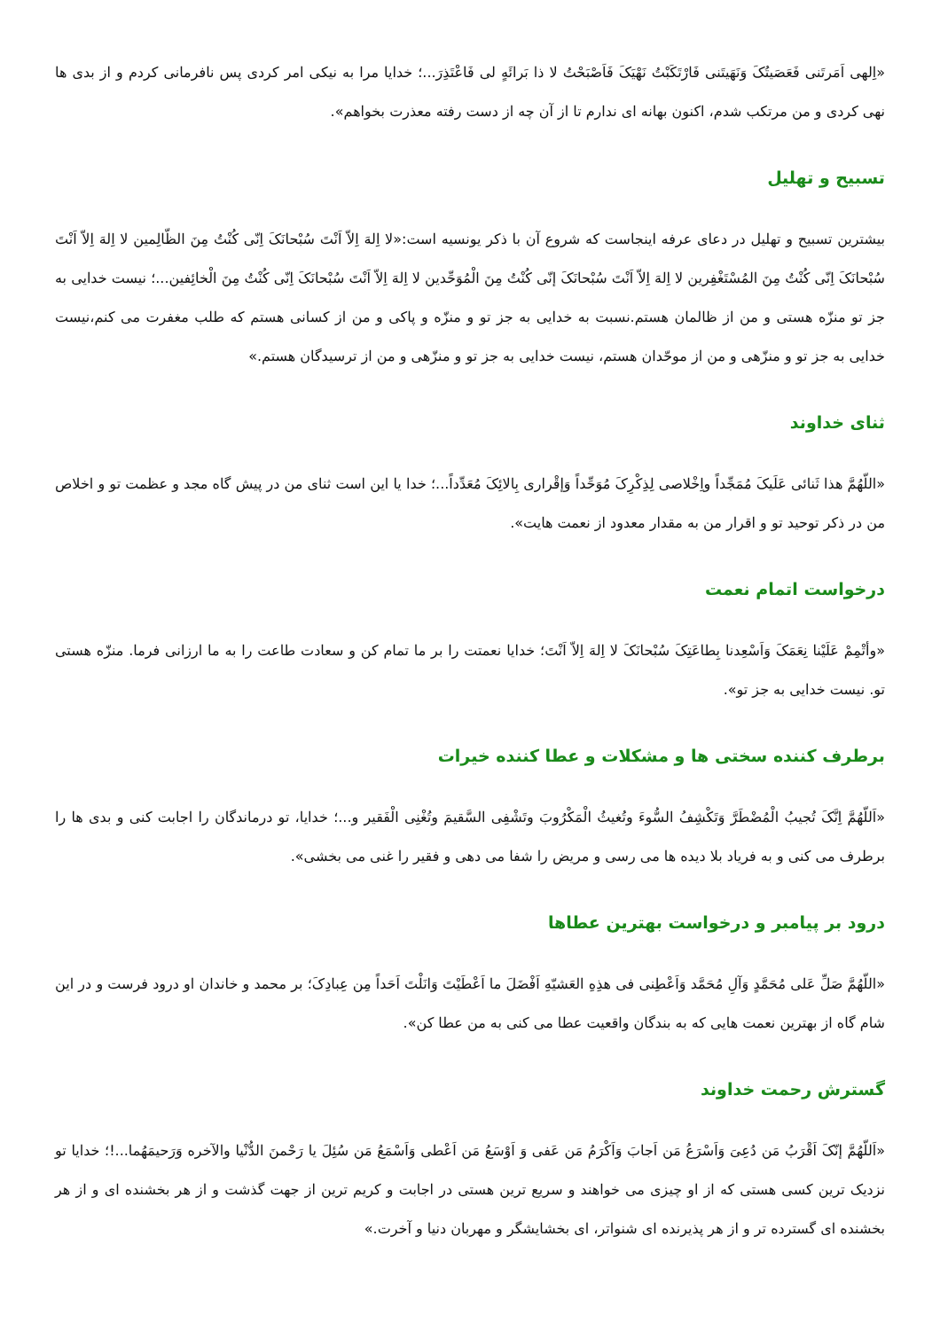«اِلهی اَمَرتَنی فَعَصَیتُکَ وَنَهَیتَنی فَارْتَکَبْتُ نَهْیَکَ فَاَصْبَحْتُ لا ذا بَرائَهٍ لی فَاعْتَذِرَ...؛ خدایا مرا به نیکی امر کردی پس نافرمانی کردم و از بدی ها نهی کردی و من مرتکب شدم، اکنون بهانه ای ندارم تا از آن چه از دست رفته معذرت بخواهم».
تسبیح و تهلیل
بیشترین تسبیح و تهلیل در دعای عرفه اینجاست که شروع آن با ذکر یونسیه است:«لا اِلهَ اِلاّ اَنْتَ سُبْحانَکَ اِنّی کُنْتُ مِنَ الظّالِمین لا اِلهَ اِلاّ اَنْتَ سُبْحانَکَ اِنّی کُنْتُ مِنَ المُسْتَغْفِرین لا اِلهَ اِلاّ اَنْتَ سُبْحانَکَ إنّی کُنْتُ مِنَ الْمُوَحِّدین لا اِلهَ اِلاّ اَنْتَ سُبْحانَکَ اِنّی کُنْتُ مِنَ الْخائِفین...؛ نیست خدایی به جز تو منزّه هستی و من از ظالمان هستم.نسبت به خدایی به جز تو و منزّه و پاکی و من از کسانی هستم که طلب مغفرت می کنم،نیست خدایی به جز تو و منزّهی و من از موحّدان هستم، نیست خدایی به جز تو و منزّهی و من از ترسیدگان هستم.»
ثنای خداوند
«اللّهُمَّ هذا ثَنائی عَلَیکَ مُمَجِّداً واِخْلاصی لِذِکْرِکَ مُوَحِّداً وَإقْراری بِالائِکَ مُعَدِّداً...؛ خدا یا این است ثنای من در پیش گاه مجد و عظمت تو و اخلاص من در ذکر توحید تو و اقرار من به مقدار معدود از نعمت هایت».
درخواست اتمام نعمت
«وأتْمِمْ عَلَیْنا نِعَمَکَ وَاَسْعِدنا بِطاعَتِکَ سُبْحانَکَ لا اِلهَ اِلاّ اَنْتَ؛ خدایا نعمتت را بر ما تمام کن و سعادت طاعت را به ما ارزانی فرما. منزّه هستی تو. نیست خدایی به جز تو».
برطرف کننده سختی ها و مشکلات و عطا کننده خیرات
«اَللّهُمَّ اِنَّکَ تُجیبُ الْمُضْطَرَّ وَتَکْشِفُ السُّوءَ وتُغیثُ الْمَکْرُوبَ وتَشْفِی السَّقیمَ وتُغْنِی الْفَقیر و...؛ خدایا، تو درماندگان را اجابت کنی و بدی ها را برطرف می کنی و به فریاد بلا دیده ها می رسی و مریض را شفا می دهی و فقیر را غنی می بخشی».
درود بر پیامبر و درخواست بهترین عطاها
«اللّهُمَّ صَلِّ عَلی مُحَمَّدٍ وَآلِ مُحَمَّد وَاَعْطِنی فی هذِهِ العَشیّهِ اَفْضَلَ ما اَعْطَیْتَ وَانَلْتَ اَحَداً مِن عِبادِکَ؛ بر محمد و خاندان او درود فرست و در این شام گاه از بهترین نعمت هایی که به بندگان واقعیت عطا می کنی به من عطا کن».
گسترش رحمت خداوند
«اَللّهُمَّ إنّکَ اَقْرَبُ مَن دُعِیَ وَاَسْرَعُ مَن اَجابَ وَاَکْرَمُ مَن عَفی وَ اَوْسَعُ مَن اَعْطی وَاَسْمَعُ مَن سُئِلَ یا رَحْمنَ الدُّنْیا والآخره وَرَحیمَهُما...!؛ خدایا تو نزدیک ترین کسی هستی که از او چیزی می خواهند و سریع ترین هستی در اجابت و کریم ترین از جهت گذشت و از هر بخشنده ای و از هر بخشنده ای گسترده تر و از هر پذیرنده ای شنواتر، ای بخشایشگر و مهربان دنیا و آخرت.»